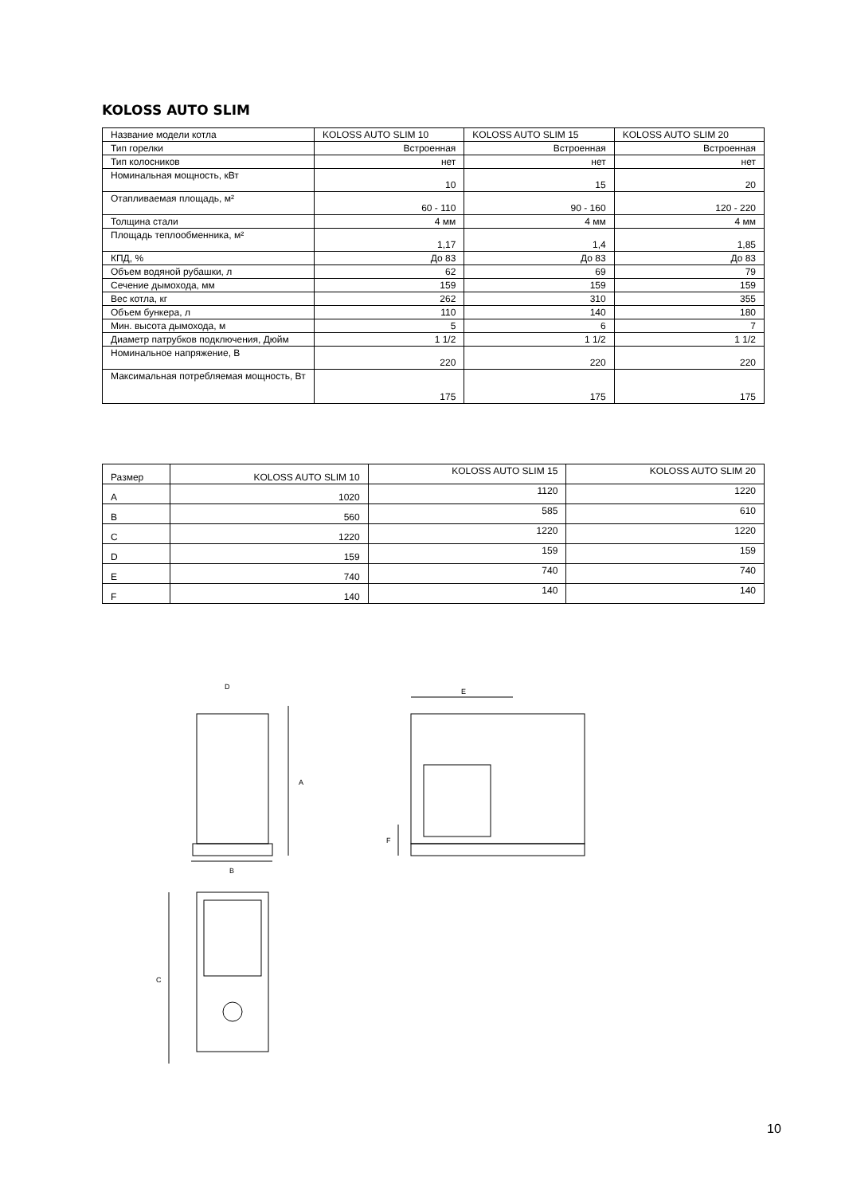KOLOSS AUTO SLIM
| Название модели котла | KOLOSS AUTO SLIM 10 | KOLOSS AUTO SLIM 15 | KOLOSS AUTO SLIM 20 |
| Тип горелки | Встроенная | Встроенная | Встроенная |
| Тип колосников | нет | нет | нет |
| Номинальная мощность, кВт | 10 | 15 | 20 |
| Отапливаемая площадь, м² | 60 - 110 | 90 - 160 | 120 - 220 |
| Толщина стали | 4 мм | 4 мм | 4 мм |
| Площадь теплообменника, м² | 1,17 | 1,4 | 1,85 |
| КПД, % | До 83 | До 83 | До 83 |
| Объем водяной рубашки, л | 62 | 69 | 79 |
| Сечение дымохода, мм | 159 | 159 | 159 |
| Вес котла, кг | 262 | 310 | 355 |
| Объем бункера, л | 110 | 140 | 180 |
| Мин. высота дымохода, м | 5 | 6 | 7 |
| Диаметр патрубков подключения, Дюйм | 1 1/2 | 1 1/2 | 1 1/2 |
| Номинальное напряжение, В | 220 | 220 | 220 |
| Максимальная потребляемая мощность, Вт | 175 | 175 | 175 |
| Размер | KOLOSS AUTO SLIM 10 | KOLOSS AUTO SLIM 15 | KOLOSS AUTO SLIM 20 |
| A | 1020 | 1120 | 1220 |
| B | 560 | 585 | 610 |
| C | 1220 | 1220 | 1220 |
| D | 159 | 159 | 159 |
| E | 740 | 740 | 740 |
| F | 140 | 140 | 140 |
D
A
B
E
F
C
10